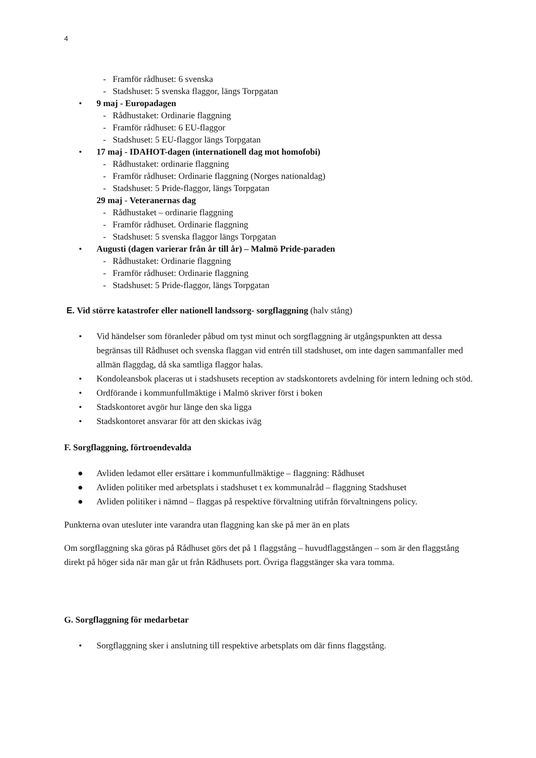4
- Framför rådhuset: 6 svenska
- Stadshuset: 5 svenska flaggor, längs Torpgatan
• 9 maj - Europadagen
- Rådhustaket: Ordinarie flaggning
- Framför rådhuset: 6 EU-flaggor
- Stadshuset: 5 EU-flaggor längs Torpgatan
• 17 maj - IDAHOT-dagen (internationell dag mot homofobi)
- Rådhustaket: ordinarie flaggning
- Framför rådhuset: Ordinarie flaggning (Norges nationaldag)
- Stadshuset: 5 Pride-flaggor, längs Torpgatan
29 maj - Veteranernas dag
- Rådhustaket – ordinarie flaggning
- Framför rådhuset. Ordinarie flaggning
- Stadshuset: 5 svenska flaggor längs Torpgatan
• Augusti (dagen varierar från år till år) – Malmö Pride-paraden
- Rådhustaket: Ordinarie flaggning
- Framför rådhuset: Ordinarie flaggning
- Stadshuset: 5 Pride-flaggor, längs Torpgatan
E. Vid större katastrofer eller nationell landssorg- sorgflaggning (halv stång)
• Vid händelser som föranleder påbud om tyst minut och sorgflaggning är utgångspunkten att dessa begränsas till Rådhuset och svenska flaggan vid entrén till stadshuset, om inte dagen sammanfaller med allmän flaggdag, då ska samtliga flaggor halas.
• Kondoleansbok placeras ut i stadshusets reception av stadskontorets avdelning för intern ledning och stöd.
• Ordförande i kommunfullmäktige i Malmö skriver först i boken
• Stadskontoret avgör hur länge den ska ligga
• Stadskontoret ansvarar för att den skickas iväg
F. Sorgflaggning, förtroendevalda
● Avliden ledamot eller ersättare i kommunfullmäktige – flaggning: Rådhuset
● Avliden politiker med arbetsplats i stadshuset t ex kommunalråd – flaggning Stadshuset
● Avliden politiker i nämnd – flaggas på respektive förvaltning utifrån förvaltningens policy.
Punkterna ovan utesluter inte varandra utan flaggning kan ske på mer än en plats
Om sorgflaggning ska göras på Rådhuset görs det på 1 flaggstång – huvudflaggstången – som är den flaggstång direkt på höger sida när man går ut från Rådhusets port. Övriga flaggstänger ska vara tomma.
G. Sorgflaggning för medarbetar
• Sorgflaggning sker i anslutning till respektive arbetsplats om där finns flaggstång.